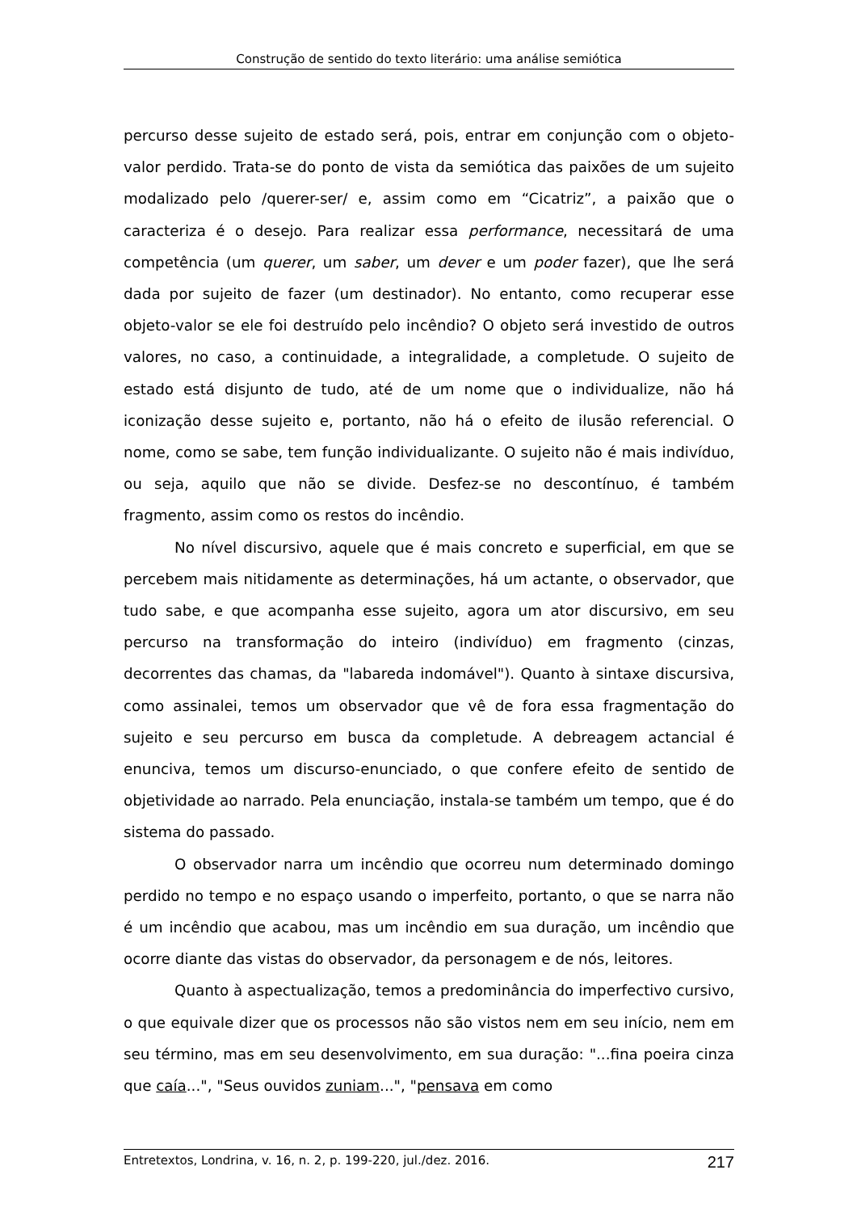Construção de sentido do texto literário: uma análise semiótica
percurso desse sujeito de estado será, pois, entrar em conjunção com o objeto-valor perdido. Trata-se do ponto de vista da semiótica das paixões de um sujeito modalizado pelo /querer-ser/ e, assim como em “Cicatriz”, a paixão que o caracteriza é o desejo. Para realizar essa performance, necessitará de uma competência (um querer, um saber, um dever e um poder fazer), que lhe será dada por sujeito de fazer (um destinador). No entanto, como recuperar esse objeto-valor se ele foi destruído pelo incêndio? O objeto será investido de outros valores, no caso, a continuidade, a integralidade, a completude. O sujeito de estado está disjunto de tudo, até de um nome que o individualize, não há iconização desse sujeito e, portanto, não há o efeito de ilusão referencial. O nome, como se sabe, tem função individualizante. O sujeito não é mais indivíduo, ou seja, aquilo que não se divide. Desfez-se no descontínuo, é também fragmento, assim como os restos do incêndio.
No nível discursivo, aquele que é mais concreto e superficial, em que se percebem mais nitidamente as determinações, há um actante, o observador, que tudo sabe, e que acompanha esse sujeito, agora um ator discursivo, em seu percurso na transformação do inteiro (indivíduo) em fragmento (cinzas, decorrentes das chamas, da "labareda indomável"). Quanto à sintaxe discursiva, como assinalei, temos um observador que vê de fora essa fragmentação do sujeito e seu percurso em busca da completude. A debreagem actancial é enunciva, temos um discurso-enunciado, o que confere efeito de sentido de objetividade ao narrado. Pela enunciação, instala-se também um tempo, que é do sistema do passado.
O observador narra um incêndio que ocorreu num determinado domingo perdido no tempo e no espaço usando o imperfeito, portanto, o que se narra não é um incêndio que acabou, mas um incêndio em sua duração, um incêndio que ocorre diante das vistas do observador, da personagem e de nós, leitores.
Quanto à aspectualização, temos a predominância do imperfectivo cursivo, o que equivale dizer que os processos não são vistos nem em seu início, nem em seu término, mas em seu desenvolvimento, em sua duração: "...fina poeira cinza que caía...", "Seus ouvidos zuniam...", "pensava em como
Entretextos, Londrina, v. 16, n. 2, p. 199-220, jul./dez. 2016. 217